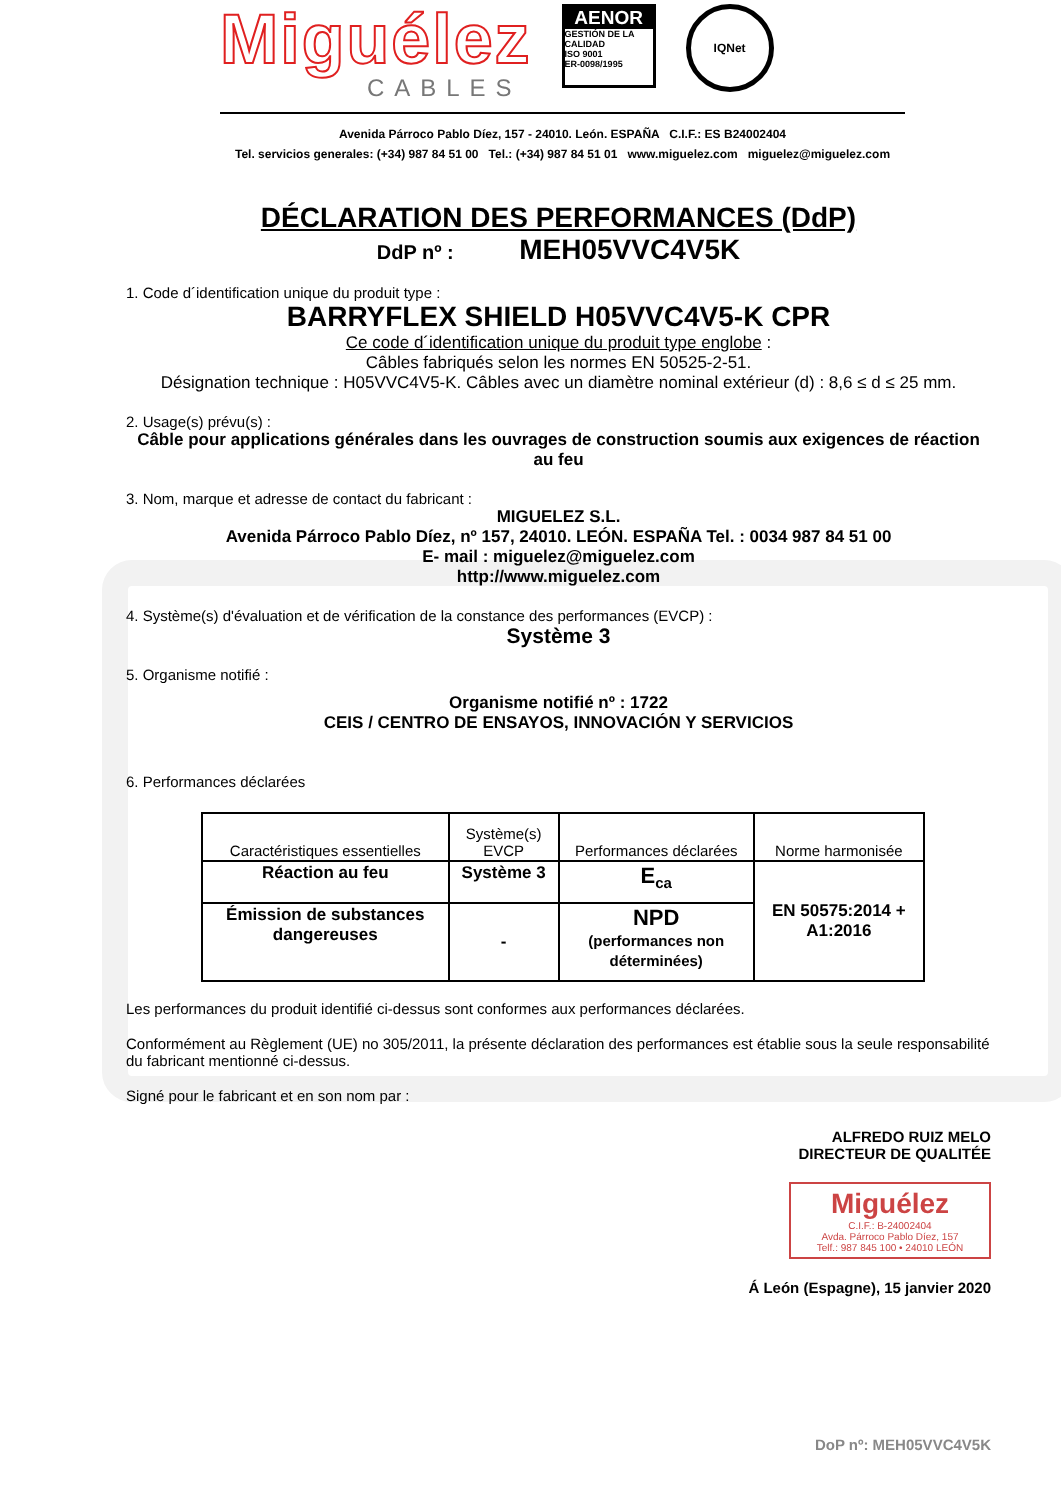Miguélez
CABLES
AENOR
GESTIÓN DE LA CALIDAD
ISO 9001
ER-0098/1995
IQNet
Avenida Párroco Pablo Díez, 157 - 24010. León. ESPAÑA C.I.F.: ES B24002404
Tel. servicios generales: (+34) 987 84 51 00 Tel.: (+34) 987 84 51 01 www.miguelez.com miguelez@miguelez.com
DÉCLARATION DES PERFORMANCES (DdP)
DdP nº : MEH05VVC4V5K
1. Code d´identification unique du produit type :
BARRYFLEX SHIELD H05VVC4V5-K CPR
Ce code d´identification unique du produit type englobe :
Câbles fabriqués selon les normes EN 50525-2-51.
Désignation technique : H05VVC4V5-K. Câbles avec un diamètre nominal extérieur (d) : 8,6 ≤ d ≤ 25 mm.
2. Usage(s) prévu(s) :
Câble pour applications générales dans les ouvrages de construction soumis aux exigences de réaction au feu
3. Nom, marque et adresse de contact du fabricant :
MIGUELEZ S.L.
Avenida Párroco Pablo Díez, nº 157, 24010. LEÓN. ESPAÑA Tel. : 0034 987 84 51 00
E- mail : miguelez@miguelez.com
http://www.miguelez.com
4. Système(s) d'évaluation et de vérification de la constance des performances (EVCP) :
Système 3
5. Organisme notifié :
Organisme notifié nº : 1722
CEIS / CENTRO DE ENSAYOS, INNOVACIÓN Y SERVICIOS
6. Performances déclarées
| Caractéristiques essentielles | Système(s) EVCP | Performances déclarées | Norme harmonisée |
| --- | --- | --- | --- |
| Réaction au feu | Système 3 | E<sub>ca</sub> | EN 50575:2014 + A1:2016 |
| Émission de substances dangereuses | - | NPD (performances non déterminées) | |
Les performances du produit identifié ci-dessus sont conformes aux performances déclarées.
Conformément au Règlement (UE) no 305/2011, la présente déclaration des performances est établie sous la seule responsabilité du fabricant mentionné ci-dessus.
Signé pour le fabricant et en son nom par :
ALFREDO RUIZ MELO
DIRECTEUR DE QUALITÉE
Miguélez
C.I.F.: B-24002404
Avda. Párroco Pablo Díez, 157
Telf.: 987 845 100 • 24010 LEÓN
Á León (Espagne), 15 janvier 2020
DoP nº: MEH05VVC4V5K